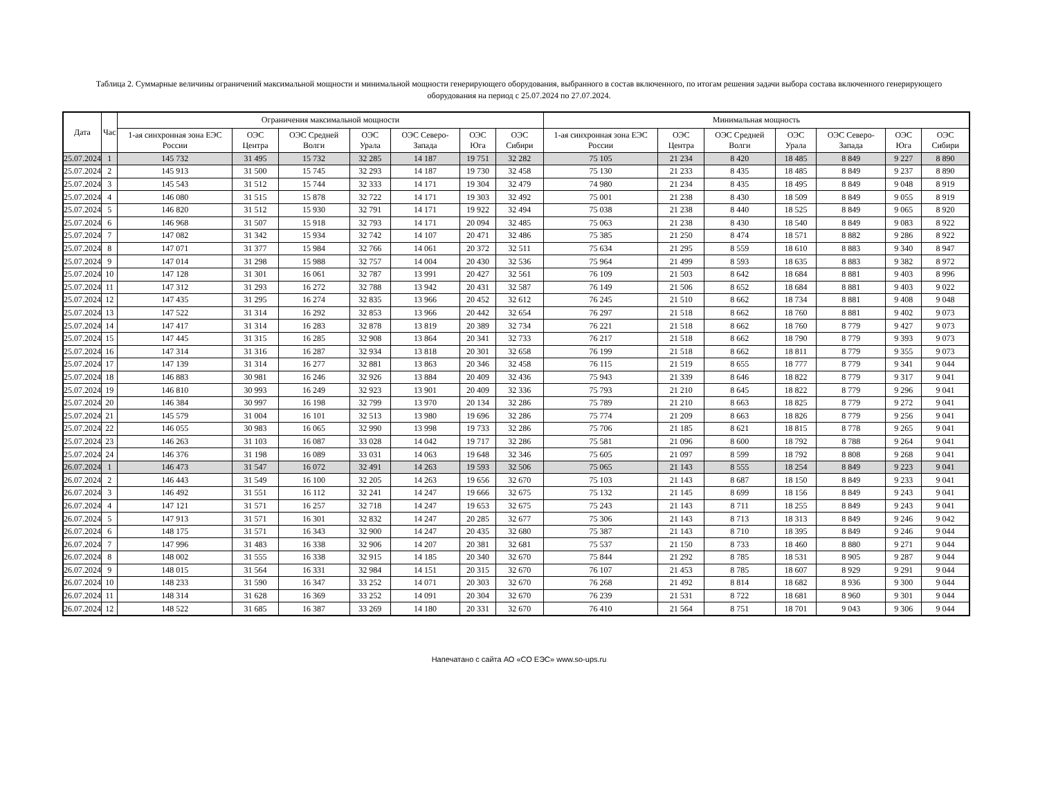Таблица 2. Суммарные величины ограничений максимальной мощности и минимальной мощности генерирующего оборудования, выбранного в состав включенного, по итогам решения задачи выбора состава включенного генерирующего оборудования на период с 25.07.2024 по 27.07.2024.
| Дата | Час | Ограничения максимальной мощности | | | | | | | Минимальная мощность | | | | | | |
| --- | --- | --- | --- | --- | --- | --- | --- | --- | --- | --- | --- | --- | --- | --- | --- |
| | | 1-ая синхронная зона ЕЭС России | ОЭС Центра | ОЭС Средней Волги | ОЭС Урала | ОЭС Северо-Запада | ОЭС Юга | ОЭС Сибири | 1-ая синхронная зона ЕЭС России | ОЭС Центра | ОЭС Средней Волги | ОЭС Урала | ОЭС Северо-Запада | ОЭС Юга | ОЭС Сибири |
| 25.07.2024 | 1 | 145 732 | 31 495 | 15 732 | 32 285 | 14 187 | 19 751 | 32 282 | 75 105 | 21 234 | 8 420 | 18 485 | 8 849 | 9 227 | 8 890 |
| 25.07.2024 | 2 | 145 913 | 31 500 | 15 745 | 32 293 | 14 187 | 19 730 | 32 458 | 75 130 | 21 233 | 8 435 | 18 485 | 8 849 | 9 237 | 8 890 |
| 25.07.2024 | 3 | 145 543 | 31 512 | 15 744 | 32 333 | 14 171 | 19 304 | 32 479 | 74 980 | 21 234 | 8 435 | 18 495 | 8 849 | 9 048 | 8 919 |
| 25.07.2024 | 4 | 146 080 | 31 515 | 15 878 | 32 722 | 14 171 | 19 303 | 32 492 | 75 001 | 21 238 | 8 430 | 18 509 | 8 849 | 9 055 | 8 919 |
| 25.07.2024 | 5 | 146 820 | 31 512 | 15 930 | 32 791 | 14 171 | 19 922 | 32 494 | 75 038 | 21 238 | 8 440 | 18 525 | 8 849 | 9 065 | 8 920 |
| 25.07.2024 | 6 | 146 968 | 31 507 | 15 918 | 32 793 | 14 171 | 20 094 | 32 485 | 75 063 | 21 238 | 8 430 | 18 540 | 8 849 | 9 083 | 8 922 |
| 25.07.2024 | 7 | 147 082 | 31 342 | 15 934 | 32 742 | 14 107 | 20 471 | 32 486 | 75 385 | 21 250 | 8 474 | 18 571 | 8 882 | 9 286 | 8 922 |
| 25.07.2024 | 8 | 147 071 | 31 377 | 15 984 | 32 766 | 14 061 | 20 372 | 32 511 | 75 634 | 21 295 | 8 559 | 18 610 | 8 883 | 9 340 | 8 947 |
| 25.07.2024 | 9 | 147 014 | 31 298 | 15 988 | 32 757 | 14 004 | 20 430 | 32 536 | 75 964 | 21 499 | 8 593 | 18 635 | 8 883 | 9 382 | 8 972 |
| 25.07.2024 | 10 | 147 128 | 31 301 | 16 061 | 32 787 | 13 991 | 20 427 | 32 561 | 76 109 | 21 503 | 8 642 | 18 684 | 8 881 | 9 403 | 8 996 |
| 25.07.2024 | 11 | 147 312 | 31 293 | 16 272 | 32 788 | 13 942 | 20 431 | 32 587 | 76 149 | 21 506 | 8 652 | 18 684 | 8 881 | 9 403 | 9 022 |
| 25.07.2024 | 12 | 147 435 | 31 295 | 16 274 | 32 835 | 13 966 | 20 452 | 32 612 | 76 245 | 21 510 | 8 662 | 18 734 | 8 881 | 9 408 | 9 048 |
| 25.07.2024 | 13 | 147 522 | 31 314 | 16 292 | 32 853 | 13 966 | 20 442 | 32 654 | 76 297 | 21 518 | 8 662 | 18 760 | 8 881 | 9 402 | 9 073 |
| 25.07.2024 | 14 | 147 417 | 31 314 | 16 283 | 32 878 | 13 819 | 20 389 | 32 734 | 76 221 | 21 518 | 8 662 | 18 760 | 8 779 | 9 427 | 9 073 |
| 25.07.2024 | 15 | 147 445 | 31 315 | 16 285 | 32 908 | 13 864 | 20 341 | 32 733 | 76 217 | 21 518 | 8 662 | 18 790 | 8 779 | 9 393 | 9 073 |
| 25.07.2024 | 16 | 147 314 | 31 316 | 16 287 | 32 934 | 13 818 | 20 301 | 32 658 | 76 199 | 21 518 | 8 662 | 18 811 | 8 779 | 9 355 | 9 073 |
| 25.07.2024 | 17 | 147 139 | 31 314 | 16 277 | 32 881 | 13 863 | 20 346 | 32 458 | 76 115 | 21 519 | 8 655 | 18 777 | 8 779 | 9 341 | 9 044 |
| 25.07.2024 | 18 | 146 883 | 30 981 | 16 246 | 32 926 | 13 884 | 20 409 | 32 436 | 75 943 | 21 339 | 8 646 | 18 822 | 8 779 | 9 317 | 9 041 |
| 25.07.2024 | 19 | 146 810 | 30 993 | 16 249 | 32 923 | 13 901 | 20 409 | 32 336 | 75 793 | 21 210 | 8 645 | 18 822 | 8 779 | 9 296 | 9 041 |
| 25.07.2024 | 20 | 146 384 | 30 997 | 16 198 | 32 799 | 13 970 | 20 134 | 32 286 | 75 789 | 21 210 | 8 663 | 18 825 | 8 779 | 9 272 | 9 041 |
| 25.07.2024 | 21 | 145 579 | 31 004 | 16 101 | 32 513 | 13 980 | 19 696 | 32 286 | 75 774 | 21 209 | 8 663 | 18 826 | 8 779 | 9 256 | 9 041 |
| 25.07.2024 | 22 | 146 055 | 30 983 | 16 065 | 32 990 | 13 998 | 19 733 | 32 286 | 75 706 | 21 185 | 8 621 | 18 815 | 8 778 | 9 265 | 9 041 |
| 25.07.2024 | 23 | 146 263 | 31 103 | 16 087 | 33 028 | 14 042 | 19 717 | 32 286 | 75 581 | 21 096 | 8 600 | 18 792 | 8 788 | 9 264 | 9 041 |
| 25.07.2024 | 24 | 146 376 | 31 198 | 16 089 | 33 031 | 14 063 | 19 648 | 32 346 | 75 605 | 21 097 | 8 599 | 18 792 | 8 808 | 9 268 | 9 041 |
| 26.07.2024 | 1 | 146 473 | 31 547 | 16 072 | 32 491 | 14 263 | 19 593 | 32 506 | 75 065 | 21 143 | 8 555 | 18 254 | 8 849 | 9 223 | 9 041 |
| 26.07.2024 | 2 | 146 443 | 31 549 | 16 100 | 32 205 | 14 263 | 19 656 | 32 670 | 75 103 | 21 143 | 8 687 | 18 150 | 8 849 | 9 233 | 9 041 |
| 26.07.2024 | 3 | 146 492 | 31 551 | 16 112 | 32 241 | 14 247 | 19 666 | 32 675 | 75 132 | 21 145 | 8 699 | 18 156 | 8 849 | 9 243 | 9 041 |
| 26.07.2024 | 4 | 147 121 | 31 571 | 16 257 | 32 718 | 14 247 | 19 653 | 32 675 | 75 243 | 21 143 | 8 711 | 18 255 | 8 849 | 9 243 | 9 041 |
| 26.07.2024 | 5 | 147 913 | 31 571 | 16 301 | 32 832 | 14 247 | 20 285 | 32 677 | 75 306 | 21 143 | 8 713 | 18 313 | 8 849 | 9 246 | 9 042 |
| 26.07.2024 | 6 | 148 175 | 31 571 | 16 343 | 32 900 | 14 247 | 20 435 | 32 680 | 75 387 | 21 143 | 8 710 | 18 395 | 8 849 | 9 246 | 9 044 |
| 26.07.2024 | 7 | 147 996 | 31 483 | 16 338 | 32 906 | 14 207 | 20 381 | 32 681 | 75 537 | 21 150 | 8 733 | 18 460 | 8 880 | 9 271 | 9 044 |
| 26.07.2024 | 8 | 148 002 | 31 555 | 16 338 | 32 915 | 14 185 | 20 340 | 32 670 | 75 844 | 21 292 | 8 785 | 18 531 | 8 905 | 9 287 | 9 044 |
| 26.07.2024 | 9 | 148 015 | 31 564 | 16 331 | 32 984 | 14 151 | 20 315 | 32 670 | 76 107 | 21 453 | 8 785 | 18 607 | 8 929 | 9 291 | 9 044 |
| 26.07.2024 | 10 | 148 233 | 31 590 | 16 347 | 33 252 | 14 071 | 20 303 | 32 670 | 76 268 | 21 492 | 8 814 | 18 682 | 8 936 | 9 300 | 9 044 |
| 26.07.2024 | 11 | 148 314 | 31 628 | 16 369 | 33 252 | 14 091 | 20 304 | 32 670 | 76 239 | 21 531 | 8 722 | 18 681 | 8 960 | 9 301 | 9 044 |
| 26.07.2024 | 12 | 148 522 | 31 685 | 16 387 | 33 269 | 14 180 | 20 331 | 32 670 | 76 410 | 21 564 | 8 751 | 18 701 | 9 043 | 9 306 | 9 044 |
Напечатано с сайта АО «СО ЕЭС» www.so-ups.ru